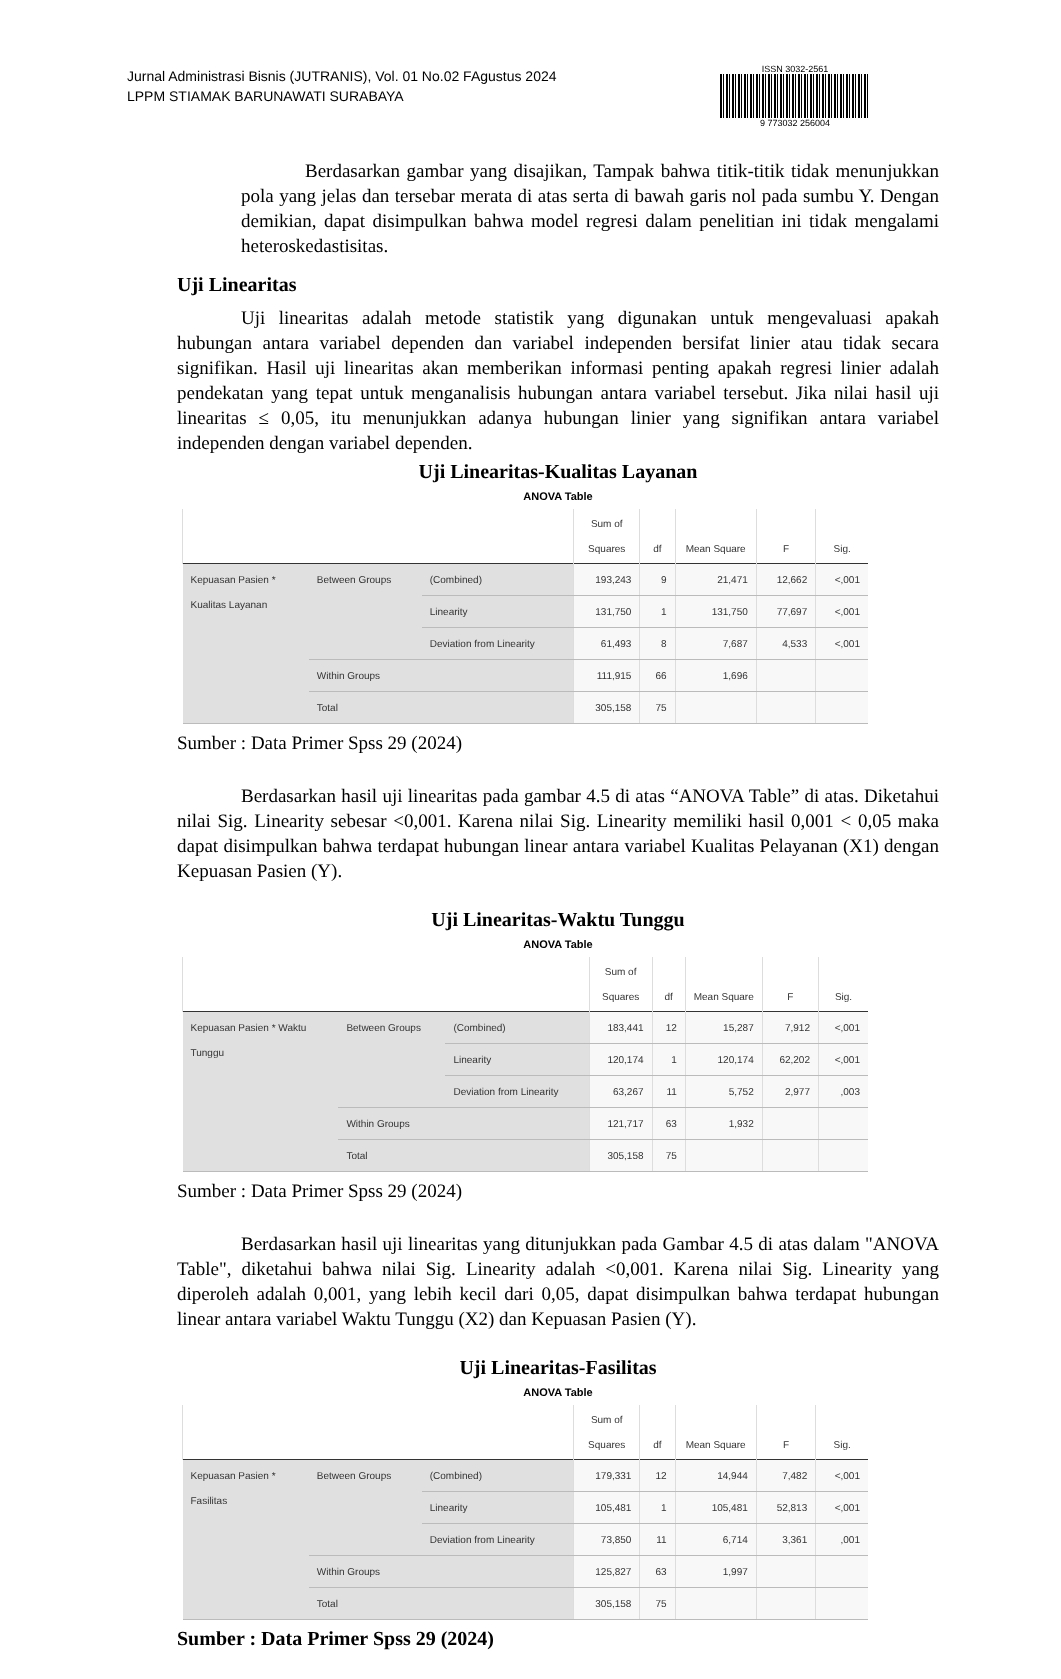Jurnal Administrasi Bisnis (JUTRANIS), Vol. 01 No.02 FAgustus 2024
LPPM STIAMAK BARUNAWATI SURABAYA
ISSN 3032-2561
9 773032 256004
Berdasarkan gambar yang disajikan, Tampak bahwa titik-titik tidak menunjukkan pola yang jelas dan tersebar merata di atas serta di bawah garis nol pada sumbu Y. Dengan demikian, dapat disimpulkan bahwa model regresi dalam penelitian ini tidak mengalami heteroskedastisitas.
Uji Linearitas
Uji linearitas adalah metode statistik yang digunakan untuk mengevaluasi apakah hubungan antara variabel dependen dan variabel independen bersifat linier atau tidak secara signifikan. Hasil uji linearitas akan memberikan informasi penting apakah regresi linier adalah pendekatan yang tepat untuk menganalisis hubungan antara variabel tersebut. Jika nilai hasil uji linearitas ≤ 0,05, itu menunjukkan adanya hubungan linier yang signifikan antara variabel independen dengan variabel dependen.
Uji Linearitas-Kualitas Layanan
ANOVA Table
| | | | Sum of Squares | df | Mean Square | F | Sig. |
| --- | --- | --- | --- | --- | --- | --- | --- |
| Kepuasan Pasien * Kualitas Layanan | Between Groups | (Combined) | 193,243 | 9 | 21,471 | 12,662 | <,001 |
| | | Linearity | 131,750 | 1 | 131,750 | 77,697 | <,001 |
| | | Deviation from Linearity | 61,493 | 8 | 7,687 | 4,533 | <,001 |
| | Within Groups | | 111,915 | 66 | 1,696 | | |
| | Total | | 305,158 | 75 | | | |
Sumber : Data Primer Spss 29 (2024)
Berdasarkan hasil uji linearitas pada gambar 4.5 di atas “ANOVA Table” di atas. Diketahui nilai Sig. Linearity sebesar <0,001. Karena nilai Sig. Linearity memiliki hasil 0,001 < 0,05 maka dapat disimpulkan bahwa terdapat hubungan linear antara variabel Kualitas Pelayanan (X1) dengan Kepuasan Pasien (Y).
Uji Linearitas-Waktu Tunggu
ANOVA Table
| | | | Sum of Squares | df | Mean Square | F | Sig. |
| --- | --- | --- | --- | --- | --- | --- | --- |
| Kepuasan Pasien * Waktu Tunggu | Between Groups | (Combined) | 183,441 | 12 | 15,287 | 7,912 | <,001 |
| | | Linearity | 120,174 | 1 | 120,174 | 62,202 | <,001 |
| | | Deviation from Linearity | 63,267 | 11 | 5,752 | 2,977 | ,003 |
| | Within Groups | | 121,717 | 63 | 1,932 | | |
| | Total | | 305,158 | 75 | | | |
Sumber : Data Primer Spss 29 (2024)
Berdasarkan hasil uji linearitas yang ditunjukkan pada Gambar 4.5 di atas dalam "ANOVA Table", diketahui bahwa nilai Sig. Linearity adalah <0,001. Karena nilai Sig. Linearity yang diperoleh adalah 0,001, yang lebih kecil dari 0,05, dapat disimpulkan bahwa terdapat hubungan linear antara variabel Waktu Tunggu (X2) dan Kepuasan Pasien (Y).
Uji Linearitas-Fasilitas
ANOVA Table
| | | | Sum of Squares | df | Mean Square | F | Sig. |
| --- | --- | --- | --- | --- | --- | --- | --- |
| Kepuasan Pasien * Fasilitas | Between Groups | (Combined) | 179,331 | 12 | 14,944 | 7,482 | <,001 |
| | | Linearity | 105,481 | 1 | 105,481 | 52,813 | <,001 |
| | | Deviation from Linearity | 73,850 | 11 | 6,714 | 3,361 | ,001 |
| | Within Groups | | 125,827 | 63 | 1,997 | | |
| | Total | | 305,158 | 75 | | | |
Sumber : Data Primer Spss 29 (2024)